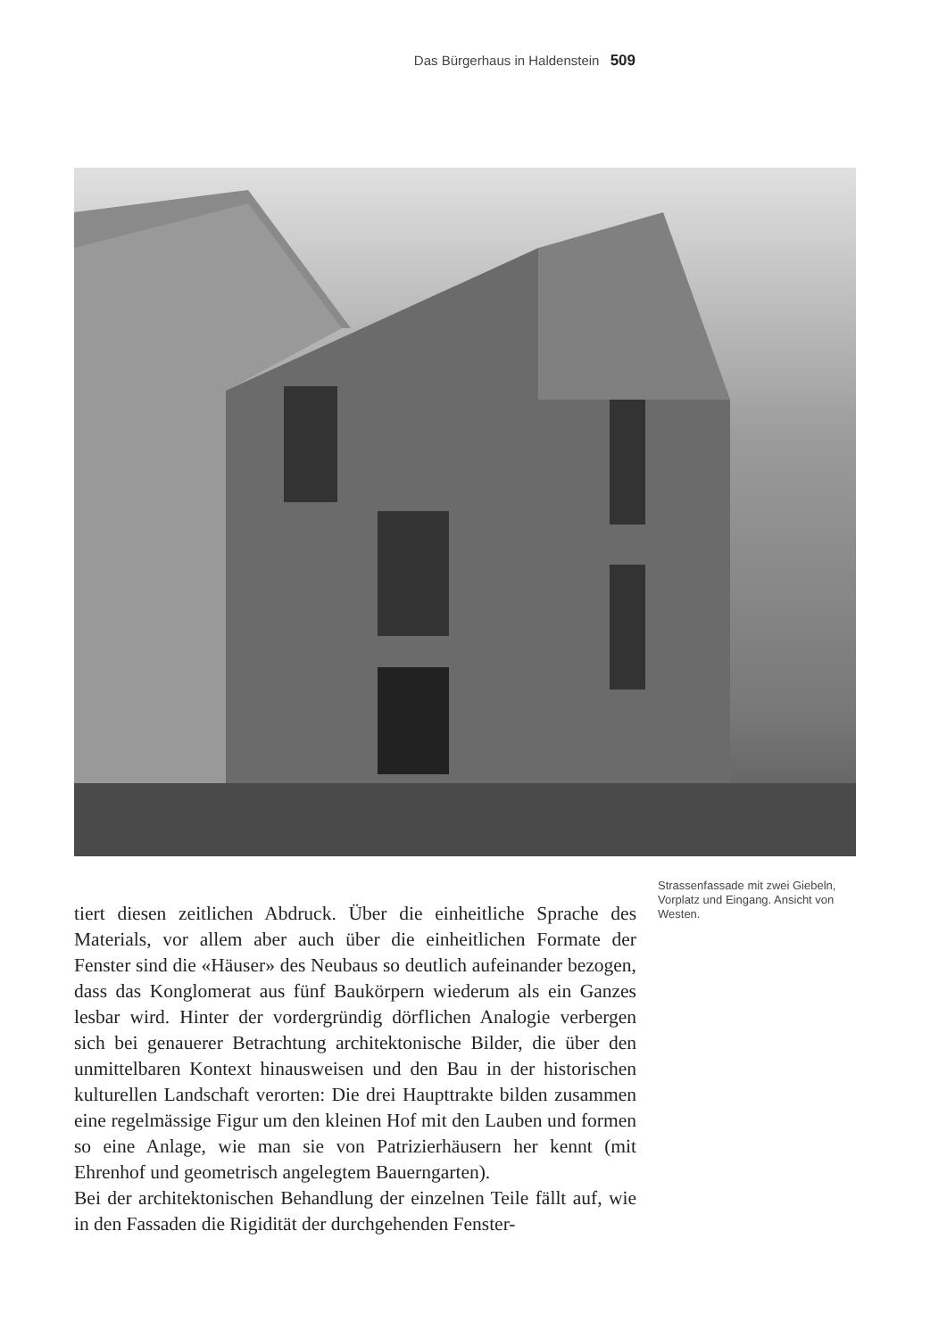Das Bürgerhaus in Haldenstein 509
Strassenfassade mit zwei Giebeln, Vorplatz und Eingang. Ansicht von Westen.
tiert diesen zeitlichen Abdruck. Über die einheitliche Sprache des Materials, vor allem aber auch über die einheitlichen Formate der Fenster sind die «Häuser» des Neubaus so deutlich aufeinander bezogen, dass das Konglomerat aus fünf Baukörpern wiederum als ein Ganzes lesbar wird. Hinter der vordergründig dörflichen Analogie verbergen sich bei genauerer Betrachtung architektonische Bilder, die über den unmittelbaren Kontext hinausweisen und den Bau in der historischen kulturellen Landschaft verorten: Die drei Haupttrakte bilden zusammen eine regelmässige Figur um den kleinen Hof mit den Lauben und formen so eine Anlage, wie man sie von Patrizierhäusern her kennt (mit Ehrenhof und geometrisch angelegtem Bauerngarten).
Bei der architektonischen Behandlung der einzelnen Teile fällt auf, wie in den Fassaden die Rigidität der durchgehenden Fenster-